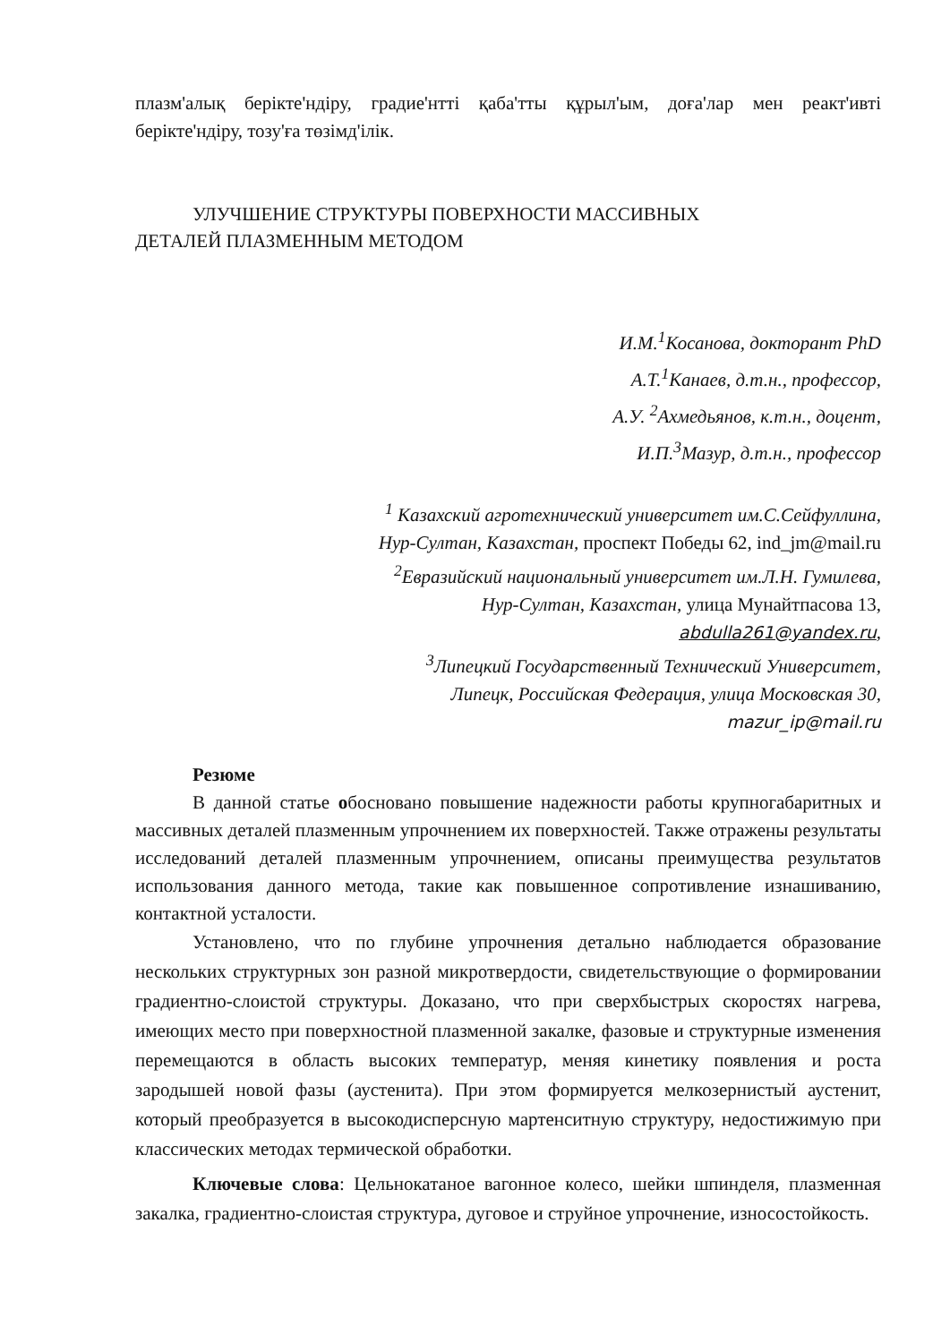плазм'алық берікте'ндіру, градие'нтті қаба'тты құрыл'ым, доға'лар мен реакт'ивті берікте'ндіру, тозу'ға төзімд'ілік.
УЛУЧШЕНИЕ СТРУКТУРЫ ПОВЕРХНОСТИ МАССИВНЫХ
ДЕТАЛЕЙ ПЛАЗМЕННЫМ МЕТОДОМ
И.М.<sup>1</sup>Косанова, докторант PhD
А.Т.<sup>1</sup>Канаев, д.т.н., профессор,
А.У. <sup>2</sup>Ахмедьянов, к.т.н., доцент,
И.П.<sup>3</sup>Мазур, д.т.н., профессор
<sup>1</sup> Казахский агротехнический университет им.С.Сейфуллина,
Нур-Султан, Казахстан, проспект Победы 62, ind_jm@mail.ru
<sup>2</sup> Евразийский национальный университет им.Л.Н. Гумилева,
Нур-Султан, Казахстан, улица Мунайтпасова 13,
abdulla261@yandex.ru,
<sup>3</sup> Липецкий Государственный Технический Университет,
Липецк, Российская Федерация, улица Московская 30,
mazur_ip@mail.ru
Резюме
В данной статье обосновано повышение надежности работы крупногабаритных и массивных деталей плазменным упрочнением их поверхностей. Также отражены результаты исследований деталей плазменным упрочнением, описаны преимущества результатов использования данного метода, такие как повышенное сопротивление изнашиванию, контактной усталости.
Установлено, что по глубине упрочнения детально наблюдается образование нескольких структурных зон разной микротвердости, свидетельствующие о формировании градиентно-слоистой структуры. Доказано, что при сверхбыстрых скоростях нагрева, имеющих место при поверхностной плазменной закалке, фазовые и структурные изменения перемещаются в область высоких температур, меняя кинетику появления и роста зародышей новой фазы (аустенита). При этом формируется мелкозернистый аустенит, который преобразуется в высокодисперсную мартенситную структуру, недостижимую при классических методах термической обработки.
Ключевые слова: Цельнокатаное вагонное колесо, шейки шпинделя, плазменная закалка, градиентно-слоистая структура, дуговое и струйное упрочнение, износостойкость.